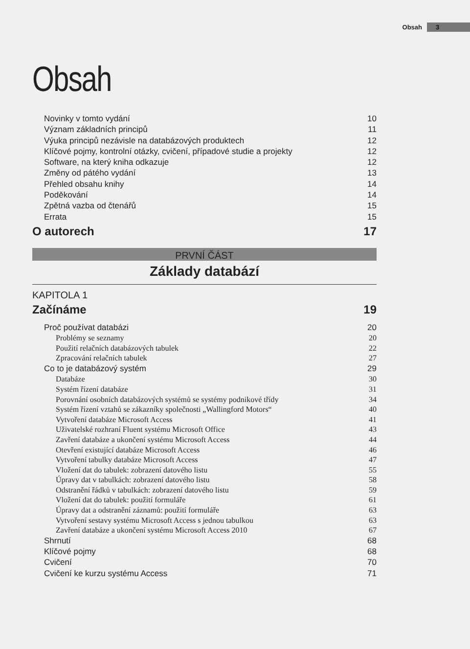Obsah 3
Obsah
Novinky v tomto vydání 10
Význam základních principů 11
Výuka principů nezávisle na databázových produktech 12
Klíčové pojmy, kontrolní otázky, cvičení, případové studie a projekty 12
Software, na který kniha odkazuje 12
Změny od pátého vydání 13
Přehled obsahu knihy 14
Poděkování 14
Zpětná vazba od čtenářů 15
Errata 15
O autorech 17
PRVNÍ ČÁST
Základy databází
KAPITOLA 1
Začínáme 19
Proč používat databázi 20
Problémy se seznamy 20
Použití relačních databázových tabulek 22
Zpracování relačních tabulek 27
Co to je databázový systém 29
Databáze 30
Systém řízení databáze 31
Porovnání osobních databázových systémů se systémy podnikové třídy 34
Systém řízení vztahů se zákazníky společnosti „Wallingford Motors“40
Vytvoření databáze Microsoft Access 41
Uživatelské rozhraní Fluent systému Microsoft Office 43
Zavření databáze a ukončení systému Microsoft Access 44
Otevření existující databáze Microsoft Access 46
Vytvoření tabulky databáze Microsoft Access 47
Vložení dat do tabulek: zobrazení datového listu 55
Úpravy dat v tabulkách: zobrazení datového listu 58
Odstranění řádků v tabulkách: zobrazení datového listu 59
Vložení dat do tabulek: použití formuláře 61
Úpravy dat a odstranění záznamů: použití formuláře 63
Vytvoření sestavy systému Microsoft Access s jednou tabulkou 63
Zavření databáze a ukončení systému Microsoft Access 2010 67
Shrnutí 68
Klíčové pojmy 68
Cvičení 70
Cvičení ke kurzu systému Access 71